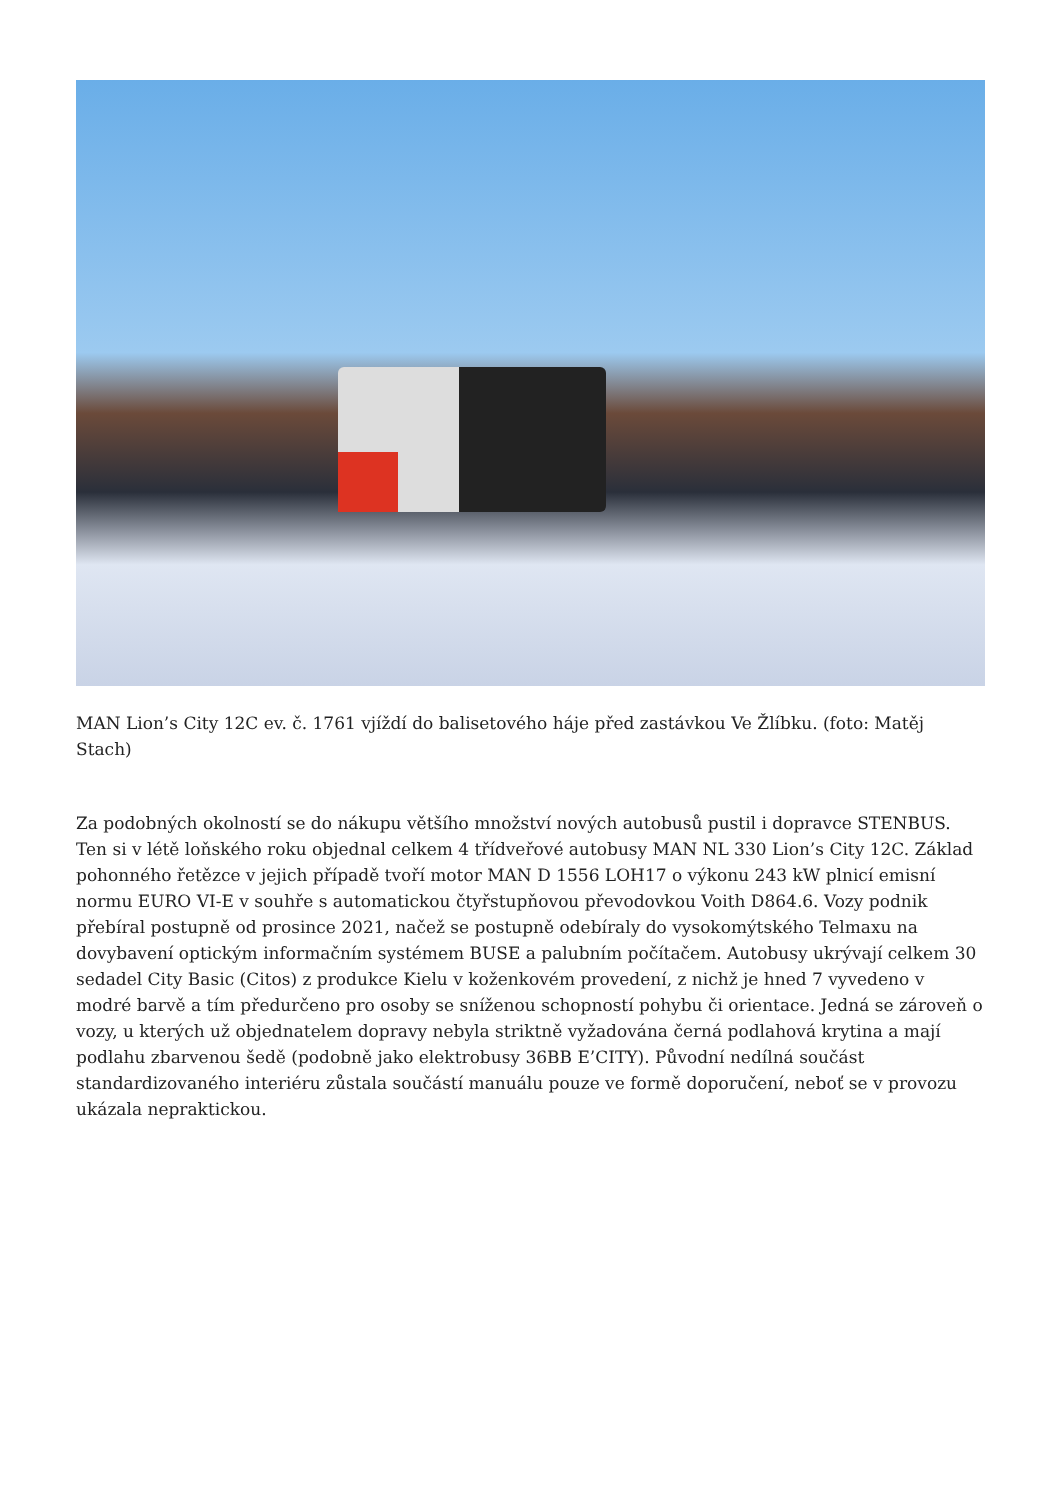MAN Lion’s City 12C ev. č. 1761 vjíždí do balisetového háje před zastávkou Ve Žlíbku. (foto: Matěj Stach)
Za podobných okolností se do nákupu většího množství nových autobusů pustil i dopravce STENBUS. Ten si v létě loňského roku objednal celkem 4 třídveřové autobusy MAN NL 330 Lion’s City 12C. Základ pohonného řetězce v jejich případě tvoří motor MAN D 1556 LOH17 o výkonu 243 kW plnicí emisní normu EURO VI-E v souhře s automatickou čtyřstupňovou převodovkou Voith D864.6. Vozy podnik přebíral postupně od prosince 2021, načež se postupně odebíraly do vysokomýtského Telmaxu na dovybavení optickým informačním systémem BUSE a palubním počítačem. Autobusy ukrývají celkem 30 sedadel City Basic (Citos) z produkce Kielu v koženkovém provedení, z nichž je hned 7 vyvedeno v modré barvě a tím předurčeno pro osoby se sníženou schopností pohybu či orientace. Jedná se zároveň o vozy, u kterých už objednatelem dopravy nebyla striktně vyžadována černá podlahová krytina a mají podlahu zbarvenou šedě (podobně jako elektrobusy 36BB E’CITY). Původní nedílná součást standardizovaného interiéru zůstala součástí manuálu pouze ve formě doporučení, neboť se v provozu ukázala nepraktickou.